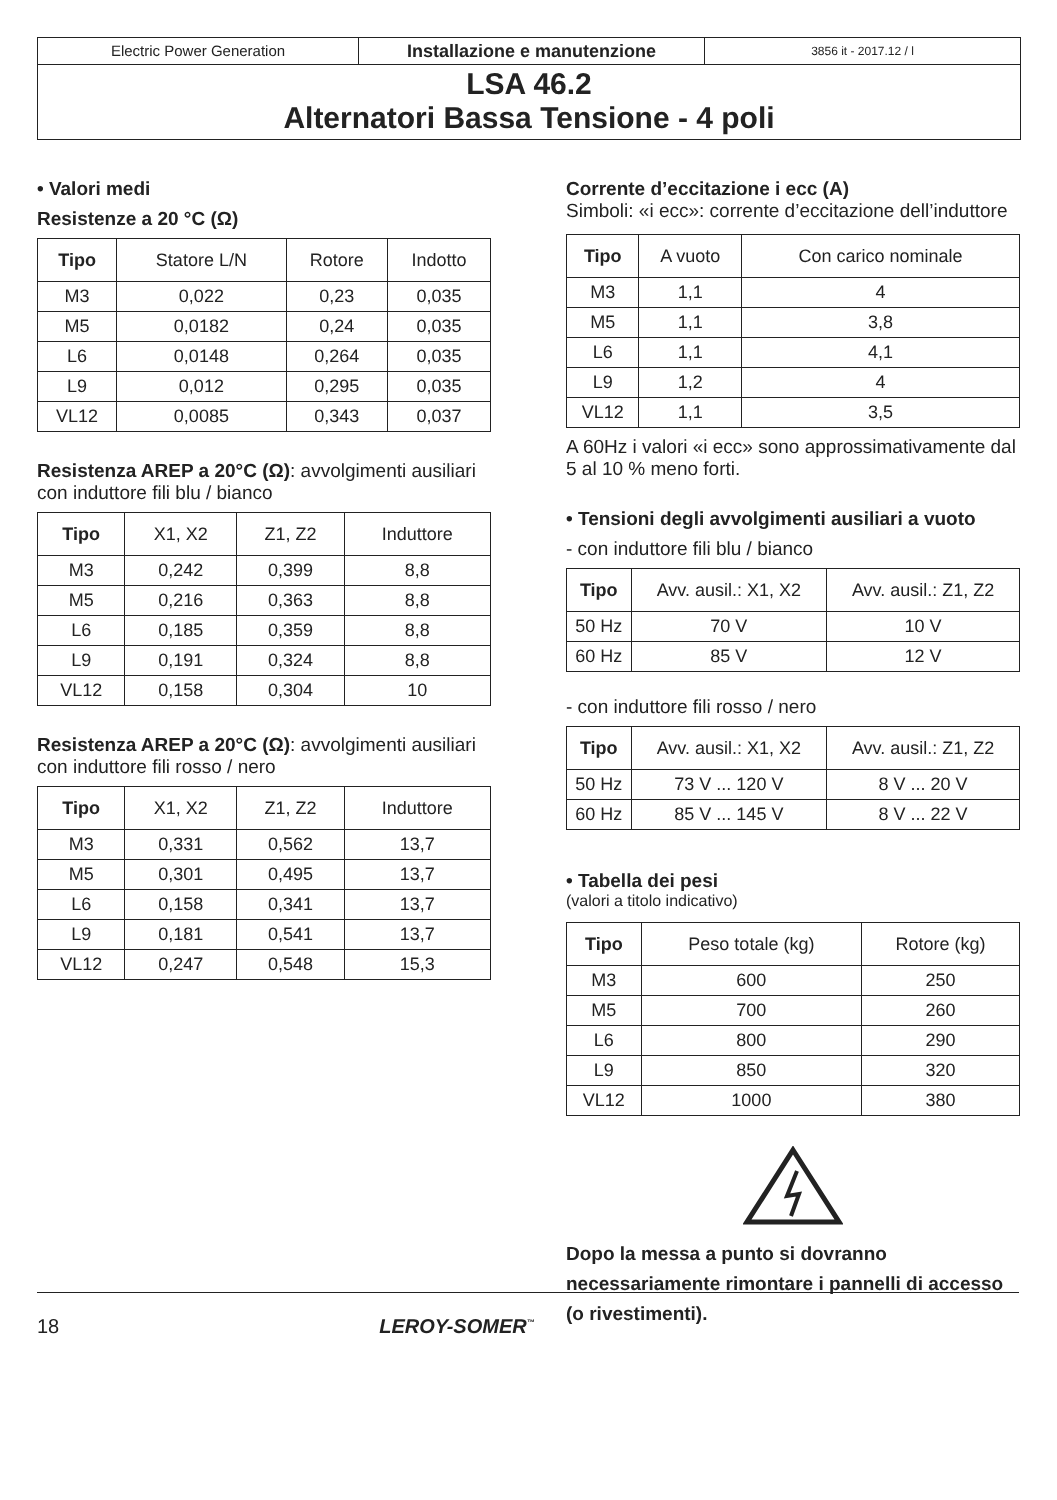Electric Power Generation
Installazione e manutenzione
3856 it - 2017.12 / l
LSA 46.2
Alternatori Bassa Tensione - 4 poli
• Valori medi
Resistenze a 20 °C (Ω)
| Tipo | Statore L/N | Rotore | Indotto |
| --- | --- | --- | --- |
| M3 | 0,022 | 0,23 | 0,035 |
| M5 | 0,0182 | 0,24 | 0,035 |
| L6 | 0,0148 | 0,264 | 0,035 |
| L9 | 0,012 | 0,295 | 0,035 |
| VL12 | 0,0085 | 0,343 | 0,037 |
Resistenza AREP a 20°C (Ω): avvolgimenti ausiliari con induttore fili blu / bianco
| Tipo | X1, X2 | Z1, Z2 | Induttore |
| --- | --- | --- | --- |
| M3 | 0,242 | 0,399 | 8,8 |
| M5 | 0,216 | 0,363 | 8,8 |
| L6 | 0,185 | 0,359 | 8,8 |
| L9 | 0,191 | 0,324 | 8,8 |
| VL12 | 0,158 | 0,304 | 10 |
Resistenza AREP a 20°C (Ω): avvolgimenti ausiliari con induttore fili rosso / nero
| Tipo | X1, X2 | Z1, Z2 | Induttore |
| --- | --- | --- | --- |
| M3 | 0,331 | 0,562 | 13,7 |
| M5 | 0,301 | 0,495 | 13,7 |
| L6 | 0,158 | 0,341 | 13,7 |
| L9 | 0,181 | 0,541 | 13,7 |
| VL12 | 0,247 | 0,548 | 15,3 |
Corrente d’eccitazione i ecc (A)
Simboli: «i ecc»: corrente d’eccitazione dell’induttore
| Tipo | A vuoto | Con carico nominale |
| --- | --- | --- |
| M3 | 1,1 | 4 |
| M5 | 1,1 | 3,8 |
| L6 | 1,1 | 4,1 |
| L9 | 1,2 | 4 |
| VL12 | 1,1 | 3,5 |
A 60Hz i valori «i ecc» sono approssimativamente dal 5 al 10 % meno forti.
• Tensioni degli avvolgimenti ausiliari a vuoto
- con induttore fili blu / bianco
| Tipo | Avv. ausil.: X1, X2 | Avv. ausil.: Z1, Z2 |
| --- | --- | --- |
| 50 Hz | 70 V | 10 V |
| 60 Hz | 85 V | 12 V |
- con induttore fili rosso / nero
| Tipo | Avv. ausil.: X1, X2 | Avv. ausil.: Z1, Z2 |
| --- | --- | --- |
| 50 Hz | 73 V ... 120 V | 8 V ... 20 V |
| 60 Hz | 85 V ... 145 V | 8 V ... 22 V |
• Tabella dei pesi
(valori a titolo indicativo)
| Tipo | Peso totale (kg) | Rotore (kg) |
| --- | --- | --- |
| M3 | 600 | 250 |
| M5 | 700 | 260 |
| L6 | 800 | 290 |
| L9 | 850 | 320 |
| VL12 | 1000 | 380 |
Dopo la messa a punto si dovranno necessariamente rimontare i pannelli di accesso (o rivestimenti).
18 LEROY-SOMER<sup>™</sup>